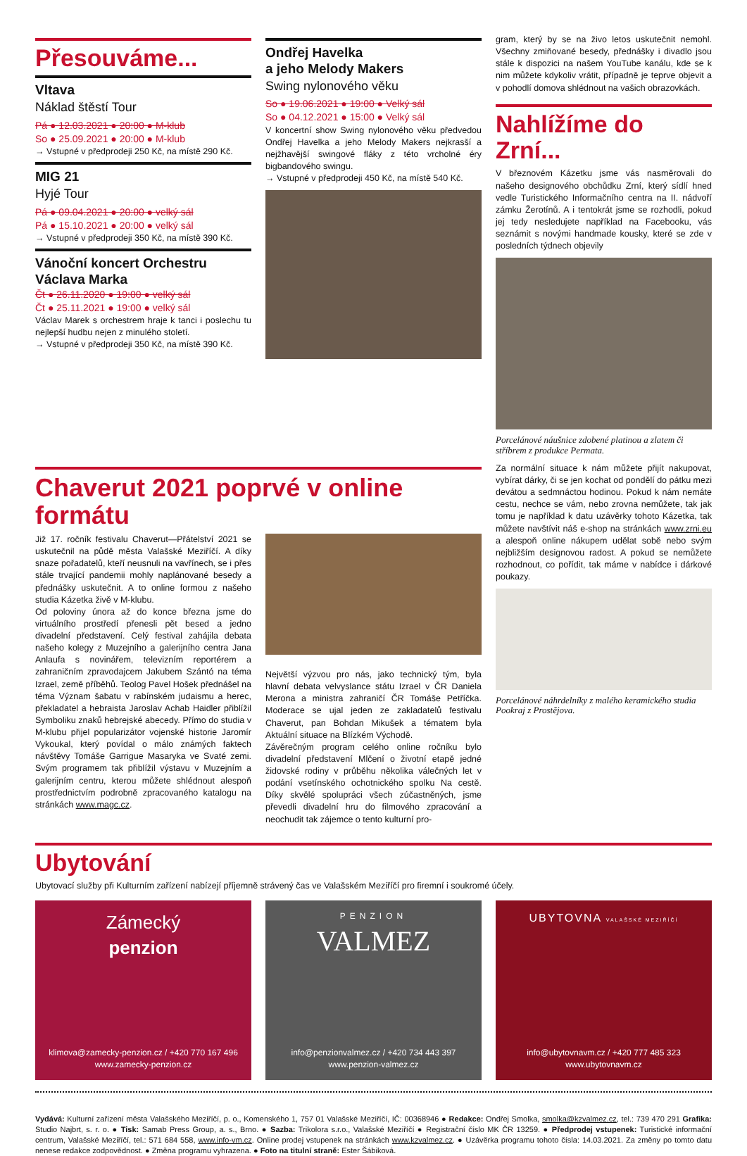Přesouváme...
Vltava
Náklad štěstí Tour
Pá ● 12.03.2021 ● 20:00 ● M-klub
So ● 25.09.2021 ● 20:00 ● M-klub
→ Vstupné v předprodeji 250 Kč, na místě 290 Kč.
MIG 21
Hyjé Tour
Pá ● 09.04.2021 ● 20:00 ● velký sál
Pá ● 15.10.2021 ● 20:00 ● velký sál
→ Vstupné v předprodeji 350 Kč, na místě 390 Kč.
Vánoční koncert Orchestru Václava Marka
Čt ● 26.11.2020 ● 19:00 ● velký sál
Čt ● 25.11.2021 ● 19:00 ● velký sál
Václav Marek s orchestrem hraje k tanci i poslechu tu nejlepší hudbu nejen z minulého století.
→ Vstupné v předprodeji 350 Kč, na místě 390 Kč.
Ondřej Havelka
a jeho Melody Makers
Swing nylonového věku
So ● 19.06.2021 ● 19:00 ● Velký sál
So ● 04.12.2021 ● 15:00 ● Velký sál
V koncertní show Swing nylonového věku předvedou Ondřej Havelka a jeho Melody Makers nejkrasší a nejžhavější swingové fláky z této vrcholné éry bigbandového swingu.
→ Vstupné v předprodeji 450 Kč, na místě 540 Kč.
gram, který by se na živo letos uskutečnit nemohl. Všechny zmiňované besedy, přednášky i divadlo jsou stále k dispozici na našem YouTube kanálu, kde se k nim můžete kdykoliv vrátit, případně je teprve objevit a v pohodlí domova shlédnout na vašich obrazovkách.
Nahlížíme do Zrní...
V březnovém Kázetku jsme vás nasměrovali do našeho designového obchůdku Zrní, který sídlí hned vedle Turistického Informačního centra na II. nádvoří zámku Žerotínů. A i tentokrát jsme se rozhodli, pokud jej tedy nesledujete například na Facebooku, vás seznámit s novými handmade kousky, které se zde v posledních týdnech objevily
Porcelánové náušnice zdobené platinou a zlatem či stříbrem z produkce Permata.
Chaverut 2021 poprvé v online formátu
Již 17. ročník festivalu Chaverut—Přátelství 2021 se uskutečnil na půdě města Valašské Meziříčí. A díky snaze pořadatelů, kteří neusnuli na vavřínech, se i přes stále trvající pandemii mohly naplánované besedy a přednášky uskutečnit. A to online formou z našeho studia Kázetka živě v M-klubu.
Od poloviny února až do konce března jsme do virtuálního prostředí přenesli pět besed a jedno divadelní představení. Celý festival zahájila debata našeho kolegy z Muzejního a galerijního centra Jana Anlaufa s novinářem, televizním reportérem a zahraničním zpravodajcem Jakubem Szántó na téma Izrael, země příběhů. Teolog Pavel Hošek přednášel na téma Význam šabatu v rabínském judaismu a herec, překladatel a hebraista Jaroslav Achab Haidler přiblížil Symboliku znaků hebrejské abecedy. Přímo do studia v M-klubu přijel popularizátor vojenské historie Jaromír Vykoukal, který povídal o málo známých faktech návštěvy Tomáše Garrigue Masaryka ve Svaté zemi. Svým programem tak přiblížil výstavu v Muzejním a galerijním centru, kterou můžete shlédnout alespoň prostřednictvím podrobně zpracovaného katalogu na stránkách www.magc.cz.
Největší výzvou pro nás, jako technický tým, byla hlavní debata velvyslance státu Izrael v ČR Daniela Merona a ministra zahraničí ČR Tomáše Petříčka. Moderace se ujal jeden ze zakladatelů festivalu Chaverut, pan Bohdan Mikušek a tématem byla Aktuální situace na Blízkém Východě.
Závěrečným program celého online ročníku bylo divadelní představení Mlčení o životní etapě jedné židovské rodiny v průběhu několika válečných let v podání vsetínského ochotnického spolku Na cestě. Díky skvělé spolupráci všech zúčastněných, jsme převedli divadelní hru do filmového zpracování a neochudit tak zájemce o tento kulturní pro-
Za normální situace k nám můžete přijít nakupovat, vybírat dárky, či se jen kochat od pondělí do pátku mezi devátou a sedmnáctou hodinou. Pokud k nám nemáte cestu, nechce se vám, nebo zrovna nemůžete, tak jak tomu je například k datu uzávěrky tohoto Kázetka, tak můžete navštívit náš e-shop na stránkách www.zrni.eu a alespoň online nákupem udělat sobě nebo svým nejbližším designovou radost. A pokud se nemůžete rozhodnout, co pořídit, tak máme v nabídce i dárkové poukazy.
Porcelánové náhrdelníky z malého keramického studia Pookraj z Prostějova.
Ubytování
Ubytovací služby při Kulturním zařízení nabízejí příjemně strávený čas ve Valašském Meziříčí pro firemní i soukromé účely.
Zámecký
penzion
klimova@zamecky-penzion.cz / +420 770 167 496
www.zamecky-penzion.cz
PENZION
VALMEZ
info@penzionvalmez.cz / +420 734 443 397
www.penzion-valmez.cz
UBYTOVNA VALAŠSKÉ MEZIŘÍČÍ
info@ubytovnavm.cz / +420 777 485 323
www.ubytovnavm.cz
Vydává: Kulturní zařízení města Valašského Meziříčí, p. o., Komenského 1, 757 01 Valašské Meziříčí, IČ: 00368946 ● Redakce: Ondřej Smolka, smolka@kzvalmez.cz, tel.: 739 470 291 Grafika: Studio Najbrt, s. r. o. ● Tisk: Samab Press Group, a. s., Brno. ● Sazba: Trikolora s.r.o., Valašské Meziříčí ● Registrační číslo MK ČR 13259. ● Předprodej vstupenek: Turistické informační centrum, Valašské Meziříčí, tel.: 571 684 558, www.info-vm.cz. Online prodej vstupenek na stránkách www.kzvalmez.cz. ● Uzávěrka programu tohoto čísla: 14.03.2021. Za změny po tomto datu nenese redakce zodpovědnost. ● Změna programu vyhrazena. ● Foto na titulní straně: Ester Šábiková.